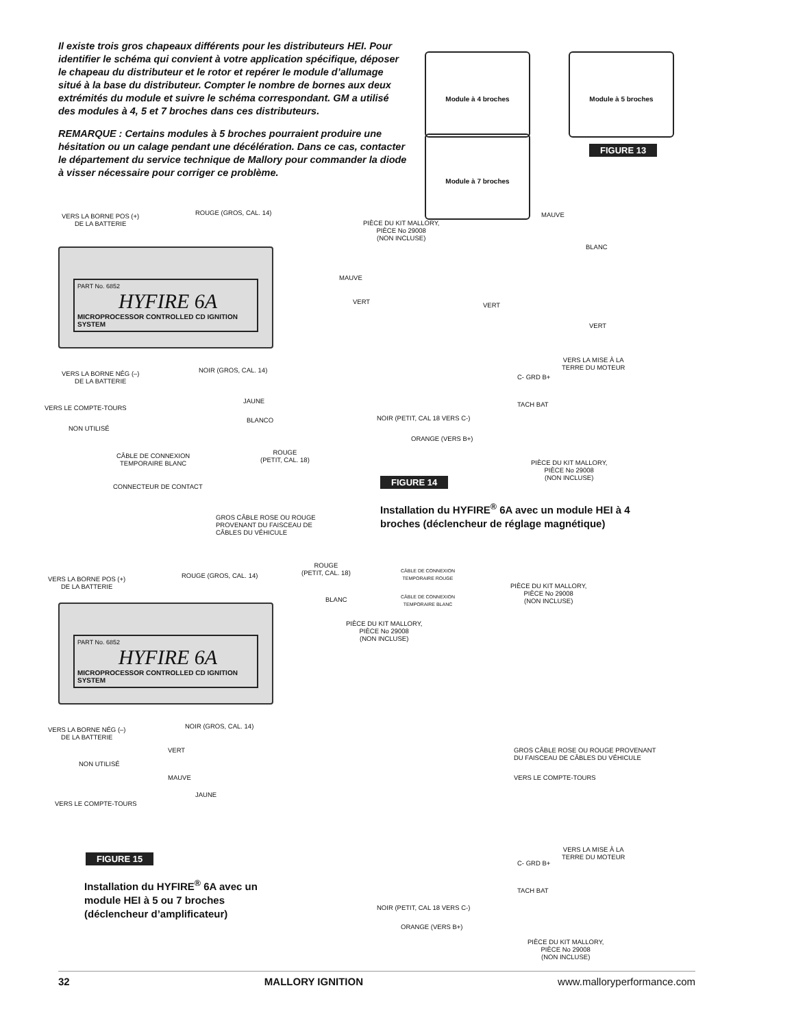Il existe trois gros chapeaux différents pour les distributeurs HEI. Pour identifier le schéma qui convient à votre application spécifique, déposer le chapeau du distributeur et le rotor et repérer le module d’allumage situé à la base du distributeur. Compter le nombre de bornes aux deux extrémités du module et suivre le schéma correspondant. GM a utilisé des modules à 4, 5 et 7 broches dans ces distributeurs.
REMARQUE : Certains modules à 5 broches pourraient produire une hésitation ou un calage pendant une décélération. Dans ce cas, contacter le département du service technique de Mallory pour commander la diode à visser nécessaire pour corriger ce problème.
Module à 4 broches Module à 5 broches
Module à 7 broches
FIGURE 13
PART No. 6852
HYFIRE 6A
MICROPROCESSOR CONTROLLED CD IGNITION SYSTEM
VERS LA BORNE POS (+)
DE LA BATTERIE
ROUGE (GROS, CAL. 14)
PIÈCE DU KIT MALLORY,
PIÈCE No 29008
(NON INCLUSE)
MAUVE
BLANC
MAUVE
VERT VERT
VERT
C- GRD B+
TACH BAT
VERS LA MISE À LA
TERRE DU MOTEUR
VERS LA BORNE NÉG (–)
DE LA BATTERIE
NOIR (GROS, CAL. 14)
JAUNE
VERS LE COMPTE-TOURS
NOIR (PETIT, CAL 18 VERS C-)
BLANCO
NON UTILISÉ
ORANGE (VERS B+)
CÂBLE DE CONNEXION
TEMPORAIRE BLANC
ROUGE
(PETIT, CAL. 18)
PIÈCE DU KIT MALLORY,
PIÈCE No 29008
(NON INCLUSE)
CONNECTEUR DE CONTACT FIGURE 14
Installation du HYFIRE<sup>®</sup> 6A avec un module HEI à 4 broches (déclencheur de réglage magnétique)
GROS CÂBLE ROSE OU ROUGE
PROVENANT DU FAISCEAU DE
CÂBLES DU VÉHICULE
PART No. 6852
HYFIRE 6A
MICROPROCESSOR CONTROLLED CD IGNITION SYSTEM
VERS LA BORNE POS (+)
DE LA BATTERIE
ROUGE (GROS, CAL. 14)
ROUGE
(PETIT, CAL. 18)
CÂBLE DE CONNEXION
TEMPORAIRE ROUGE
PIÈCE DU KIT MALLORY,
PIÈCE No 29008
(NON INCLUSE)
BLANC
CÂBLE DE CONNEXION
TEMPORAIRE BLANC
PIÈCE DU KIT MALLORY,
PIÈCE No 29008
(NON INCLUSE)
VERS LA BORNE NÉG (–)
DE LA BATTERIE
NOIR (GROS, CAL. 14)
VERT
NON UTILISÉ
MAUVE
GROS CÂBLE ROSE OU ROUGE PROVENANT
DU FAISCEAU DE CÂBLES DU VÉHICULE
JAUNE
VERS LE COMPTE-TOURS
VERS LE COMPTE-TOURS
VERS LA MISE À LA
TERRE DU MOTEUR
C- GRD B+
TACH BAT
FIGURE 15
Installation du HYFIRE<sup>®</sup> 6A avec un module HEI à 5 ou 7 broches (déclencheur d’amplificateur)
NOIR (PETIT, CAL 18 VERS C-)
ORANGE (VERS B+)
PIÈCE DU KIT MALLORY,
PIÈCE No 29008
(NON INCLUSE)
32 MALLORY IGNITION www.malloryperformance.com